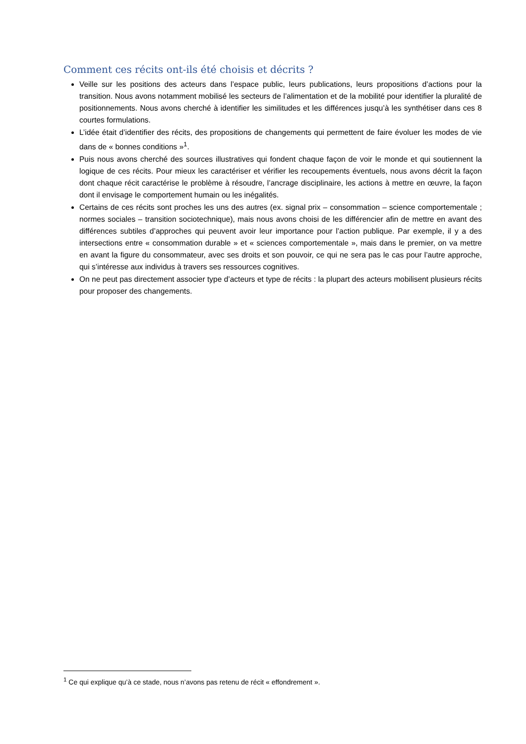Comment ces récits ont-ils été choisis et décrits ?
Veille sur les positions des acteurs dans l’espace public, leurs publications, leurs propositions d’actions pour la transition. Nous avons notamment mobilisé les secteurs de l’alimentation et de la mobilité pour identifier la pluralité de positionnements. Nous avons cherché à identifier les similitudes et les différences jusqu’à les synthétiser dans ces 8 courtes formulations.
L’idée était d’identifier des récits, des propositions de changements qui permettent de faire évoluer les modes de vie dans de « bonnes conditions »<sup>1</sup>.
Puis nous avons cherché des sources illustratives qui fondent chaque façon de voir le monde et qui soutiennent la logique de ces récits. Pour mieux les caractériser et vérifier les recoupements éventuels, nous avons décrit la façon dont chaque récit caractérise le problème à résoudre, l’ancrage disciplinaire, les actions à mettre en œuvre, la façon dont il envisage le comportement humain ou les inégalités.
Certains de ces récits sont proches les uns des autres (ex. signal prix – consommation – science comportementale ; normes sociales – transition sociotechnique), mais nous avons choisi de les différencier afin de mettre en avant des différences subtiles d’approches qui peuvent avoir leur importance pour l’action publique. Par exemple, il y a des intersections entre « consommation durable » et « sciences comportementale », mais dans le premier, on va mettre en avant la figure du consommateur, avec ses droits et son pouvoir, ce qui ne sera pas le cas pour l’autre approche, qui s’intéresse aux individus à travers ses ressources cognitives.
On ne peut pas directement associer type d’acteurs et type de récits : la plupart des acteurs mobilisent plusieurs récits pour proposer des changements.
<sup>1</sup> Ce qui explique qu’à ce stade, nous n’avons pas retenu de récit « effondrement ».